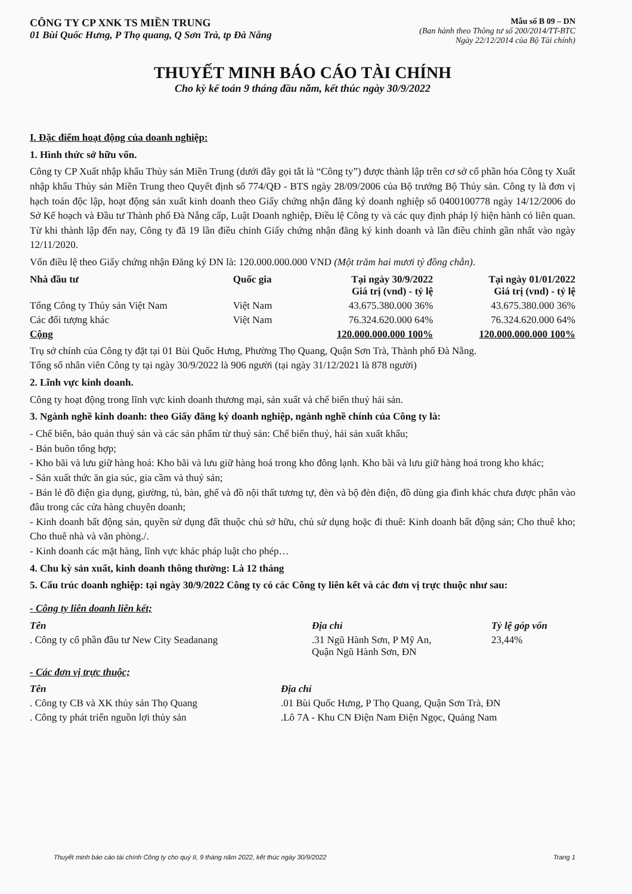CÔNG TY CP XNK TS MIỀN TRUNG
01 Bùi Quốc Hưng, P Thọ quang, Q Sơn Trà, tp Đà Nẵng
Mẫu số B 09 – DN
(Ban hành theo Thông tư số 200/2014/TT-BTC
Ngày 22/12/2014 của Bộ Tài chính)
THUYẾT MINH BÁO CÁO TÀI CHÍNH
Cho kỳ kế toán 9 tháng đầu năm, kết thúc ngày 30/9/2022
I. Đặc điểm hoạt động của doanh nghiệp:
1. Hình thức sở hữu vốn.
Công ty CP Xuất nhập khẩu Thủy sản Miền Trung (dưới đây gọi tắt là “Công ty”) được thành lập trên cơ sở cổ phần hóa Công ty Xuất nhập khẩu Thủy sản Miền Trung theo Quyết định số 774/QĐ - BTS ngày 28/09/2006 của Bộ trưởng Bộ Thủy sản. Công ty là đơn vị hạch toán độc lập, hoạt động sản xuất kinh doanh theo Giấy chứng nhận đăng ký doanh nghiệp số 0400100778 ngày 14/12/2006 do Sở Kế hoạch và Đầu tư Thành phố Đà Nẵng cấp, Luật Doanh nghiệp, Điều lệ Công ty và các quy định pháp lý hiện hành có liên quan. Từ khi thành lập đến nay, Công ty đã 19 lần điều chỉnh Giấy chứng nhận đăng ký kinh doanh và lần điều chỉnh gần nhất vào ngày 12/11/2020.
Vốn điều lệ theo Giấy chứng nhận Đăng ký DN là: 120.000.000.000 VND (Một trăm hai mươi tỷ đồng chẵn).
| Nhà đầu tư | Quốc gia | Tại ngày 30/9/2022 Giá trị (vnd) - tỷ lệ | Tại ngày 01/01/2022 Giá trị (vnd) - tỷ lệ |
| --- | --- | --- | --- |
| Tổng Công ty Thủy sản Việt Nam | Việt Nam | 43.675.380.000 36% | 43.675.380.000 36% |
| Các đối tượng khác | Việt Nam | 76.324.620.000 64% | 76.324.620.000 64% |
| Cộng | | 120.000.000.000 100% | 120.000.000.000 100% |
Trụ sở chính của Công ty đặt tại 01 Bùi Quốc Hưng, Phường Thọ Quang, Quận Sơn Trà, Thành phố Đà Nẵng.
Tổng số nhân viên Công ty tại ngày 30/9/2022 là 906 người (tại ngày 31/12/2021 là 878 người)
2. Lĩnh vực kinh doanh.
Công ty hoạt động trong lĩnh vực kinh doanh thương mại, sản xuất và chế biến thuỷ hải sản.
3. Ngành nghề kinh doanh: theo Giấy đăng ký doanh nghiệp, ngành nghề chính của Công ty là:
- Chế biến, bảo quản thuỷ sản và các sản phẩm từ thuỷ sản: Chế biến thuỷ, hải sản xuất khẩu;
- Bán buôn tổng hợp;
- Kho bãi và lưu giữ hàng hoá: Kho bãi và lưu giữ hàng hoá trong kho đông lạnh. Kho bãi và lưu giữ hàng hoá trong kho khác;
- Sản xuất thức ăn gia súc, gia cầm và thuỷ sản;
- Bán lẻ đồ điện gia dụng, giường, tủ, bàn, ghế và đồ nội thất tương tự, đèn và bộ đèn điện, đồ dùng gia đình khác chưa được phân vào đâu trong các cửa hàng chuyên doanh;
- Kinh doanh bất động sản, quyền sử dụng đất thuộc chủ sở hữu, chủ sử dụng hoặc đi thuê: Kinh doanh bất động sản; Cho thuê kho; Cho thuê nhà và văn phòng./.
- Kinh doanh các mặt hàng, lĩnh vực khác pháp luật cho phép…
4. Chu kỳ sản xuất, kinh doanh thông thường: Là 12 tháng
5. Cấu trúc doanh nghiệp: tại ngày 30/9/2022 Công ty có các Công ty liên kết và các đơn vị trực thuộc như sau:
- Công ty liên doanh liên kết;
| Tên | Địa chỉ | Tỷ lệ góp vốn |
| --- | --- | --- |
| . Công ty cổ phần đầu tư New City Seadanang | .31 Ngũ Hành Sơn, P Mỹ An, Quận Ngũ Hành Sơn, ĐN | 23,44% |
- Các đơn vị trực thuộc;
| Tên | Địa chỉ |
| --- | --- |
| . Công ty CB và XK thủy sản Thọ Quang | .01 Bùi Quốc Hưng, P Thọ Quang, Quận Sơn Trà, ĐN |
| . Công ty phát triển nguồn lợi thủy sản | .Lô 7A - Khu CN Điện Nam Điện Ngọc, Quảng Nam |
Thuyết minh báo cáo tài chính Công ty cho quý II, 9 tháng năm 2022, kết thúc ngày 30/9/2022 Trang 1